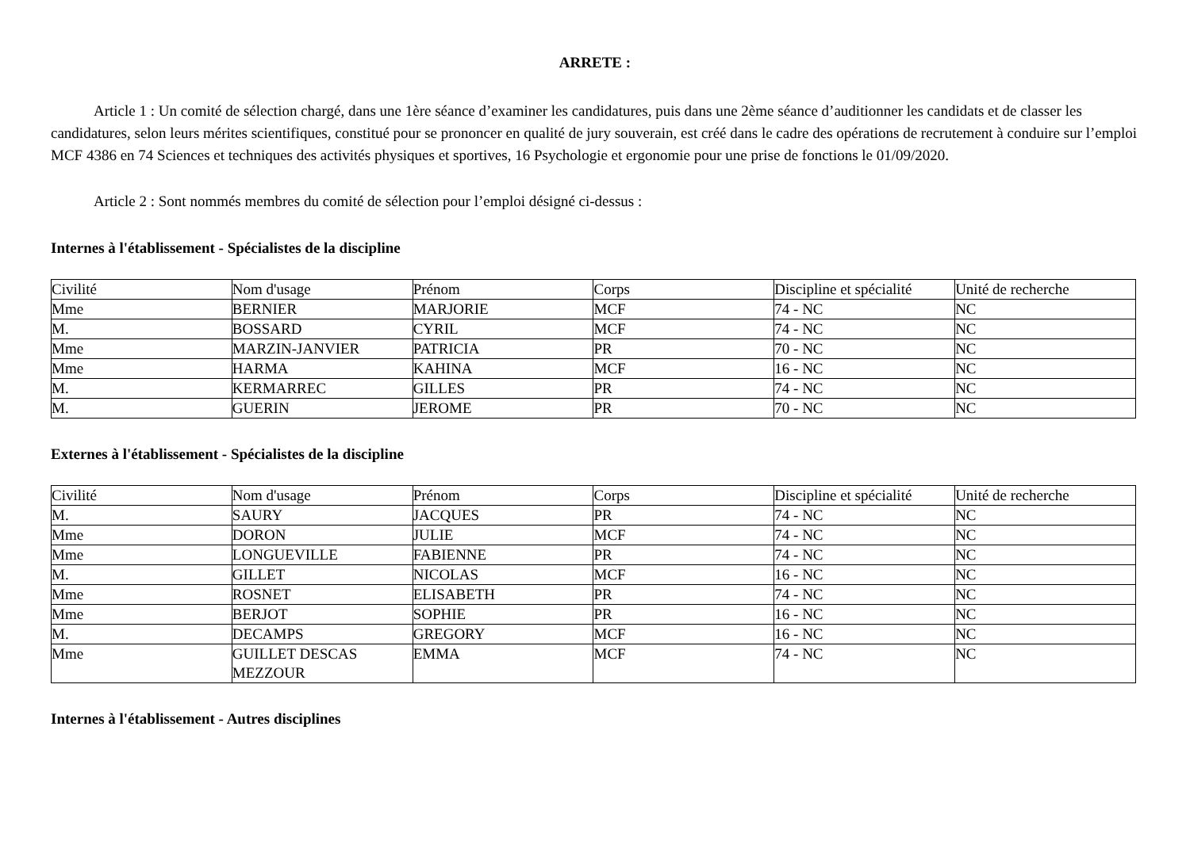ARRETE :
Article 1 : Un comité de sélection chargé, dans une 1ère séance d’examiner les candidatures, puis dans une 2ème séance d’auditionner les candidats et de classer les candidatures, selon leurs mérites scientifiques, constitué pour se prononcer en qualité de jury souverain, est créé dans le cadre des opérations de recrutement à conduire sur l’emploi MCF 4386 en 74 Sciences et techniques des activités physiques et sportives, 16 Psychologie et ergonomie pour une prise de fonctions le 01/09/2020.
Article 2 : Sont nommés membres du comité de sélection pour l’emploi désigné ci-dessus :
Internes à l'établissement - Spécialistes de la discipline
| Civilité | Nom d'usage | Prénom | Corps | Discipline et spécialité | Unité de recherche |
| Mme | BERNIER | MARJORIE | MCF | 74 - NC | NC |
| M. | BOSSARD | CYRIL | MCF | 74 - NC | NC |
| Mme | MARZIN-JANVIER | PATRICIA | PR | 70 - NC | NC |
| Mme | HARMA | KAHINA | MCF | 16 - NC | NC |
| M. | KERMARREC | GILLES | PR | 74 - NC | NC |
| M. | GUERIN | JEROME | PR | 70 - NC | NC |
Externes à l'établissement - Spécialistes de la discipline
| Civilité | Nom d'usage | Prénom | Corps | Discipline et spécialité | Unité de recherche |
| M. | SAURY | JACQUES | PR | 74 - NC | NC |
| Mme | DORON | JULIE | MCF | 74 - NC | NC |
| Mme | LONGUEVILLE | FABIENNE | PR | 74 - NC | NC |
| M. | GILLET | NICOLAS | MCF | 16 - NC | NC |
| Mme | ROSNET | ELISABETH | PR | 74 - NC | NC |
| Mme | BERJOT | SOPHIE | PR | 16 - NC | NC |
| M. | DECAMPS | GREGORY | MCF | 16 - NC | NC |
| Mme | GUILLET DESCAS MEZZOUR | EMMA | MCF | 74 - NC | NC |
Internes à l'établissement - Autres disciplines